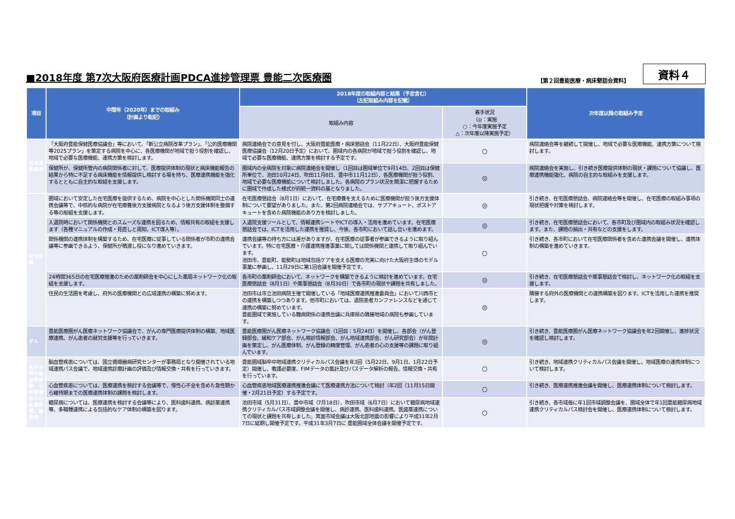■2018年度 第7次大阪府医療計画PDCA進捗管理票 豊能二次医療圏
【第２回豊能医療・病床懇話会資料】 資料４
| 項目 | 中間年（2020年）までの取組み （計画より転記） | 2018年度の取組内容と結果（予定含む） （左記取組み内容を記載） | | 次年度以降の取組み予定 |
| --- | --- | --- | --- | --- |
| | | 取組み内容 | 着手状況 （◎：実施 ○：今年度実施予定 △：次年度以降実施予定） | |
| 地域医療構想 | 「大阪府豊能保健医療協議会」等において、「新公立病院改革プラン」、「公的医療機関等2025プラン」を策定する病院を中心に、各医療機関が地域で担う役割を確認し、地域で必要な医療機能、連携方策を検討します。 | 病院連絡会での意見を付し、大阪府豊能医療・病床懇話会（11月22日）、大阪府豊能保健医療協議会（12月20日予定）において、圏域内の各病院が地域で担う役割を確認し、地域で必要な医療機能、連携方策を検討する予定です。 | ○ | 病院連絡会等を継続して開催し、地域で必要な医療機能、連携方策について検討します。 |
| | 保健所が、保健所管内の病院関係者に対して、医療提供体制の現状と病床機能報告の結果から特に不足する病床機能を情報提供し検討する場を持ち、医療連携機能を強化するとともに自主的な取組を支援します。 | 圏域内の全病院を対象に病院連絡会を開催し（1回目は圏域単位で9月14日、2回目は保健所単位で、池田10月24日、吹田11月8日、豊中市11月12日）、各医療機関が担う役割、地域で必要な医療機能について検討しました。各病院のプラン状況を簡潔に把握するために圏域で作成した様式が府統一資料の基となりました。 | ◎ | 病院連絡会を実施し、引き続き医療提供体制の現状・課題について協議し、医療連携機能強化、病院の自主的な取組みを支援します。 |
| 在宅医療 | 圏域において安定した在宅医療を提供するため、病院を中心とした関係機関同士の連携会議等で、中核的な病院が在宅療養後方支援病院となるよう後方支援体制を整備する等の取組を支援します。 | 在宅医療懇話会（8月1日）において、在宅療養を支えるために医療機関が担う後方支援体制について要望がありました。また、第2回病院連絡会では、サブアキュート、ポストアキュートを含めた病院機能のあり方を検討しました。 | ◎ | 引き続き、在宅医療懇話会、病院連絡会等を開催し、在宅医療の取組み事項の現状把握や対策を検討します。 |
| | 入退院時において関係機関とのスムーズな連携を図るため、情報共有の取組を支援します（各種マニュアルの作成・見直しと周知、ICT導入等）。 | 入退院支援ツールとして、情報連携シートやICTの導入・活用を進めています。在宅医療懇話会では、ICTを活用した連携を推奨し、今後、各市町において話し合いを進めます。 | ◎ | 引き続き、在宅医療懇話会において、各市町及び圏域内の取組み状況を確認します。また、課題の抽出・共有などの支援をします。 |
| | 関係機関の連携体制を構築するため、在宅医療に従事している関係者が市町の連携会議等に参画できるよう、保健所が橋渡し役になり進めていきます。 | 連携会議等の持ち方には差がありますが、在宅医療の従事者が参画できるように取り組んでいます。特に在宅医療・介護連携推進事業に関しては関係機関と連携して取り組んでいます。 池田市、豊能町、能勢町は地域包括ケアを支える医療の充実に向けた大阪府主導のモデル事業に参画し、11月29日に第1回会議を開催予定です。 | ○ | 引き続き、各市町において在宅医療関係者を含めた連携会議を開催し、連携体制の構築を進めていきます。 |
| | 24時間365日の在宅医療推進のための薬剤師会を中心にした薬局ネットワーク化の取組を支援します。 | 各市町の薬剤師会において、ネットワークを構築できるように検討を進めています。在宅医療懇話会（8月1日）や薬事懇話会（8月30日）で各市町の現状や課題を共有しました。 | ◎ | 引き続き、在宅医療懇話会や薬事懇話会で検討し、ネットワーク化の取組を支援します。 |
| | 住民の生活圏を考慮し、府外の医療機関との広域連携の構築に努めます。 | 池田市は市立池田病院主催で開催している「地域医療連携推進委員会」において川西市との連携を構築しつつあります。他市町においては、退院患者カンファレンスなどを通じて連携の構築に努めています。 豊能圏域で実施している難病関係の連携会議に兵庫県の隣接地域の病院も参画しています。 | ◎ | 隣接する府外の医療機関との連携構築を図ります。ICTを活用した連携を推奨します。 |
| がん | 豊能医療圏がん医療ネットワーク協議会で、がんの専門医療提供体制の構築、地域医療連携、がん患者の就労支援等を行っていきます。 | 豊能医療圏がん医療ネットワーク協議会（1回目：5月24日）を開催し、各部会（がん登録部会、緩和ケア部会、がん検診情報部会、がん地域連携部会、がん研究部会）が年間計画を策定し、がん医療体制、がん登録の精度管理、がん患者の心の支援等の課題に取り組んでいます。 | ◎ | 引き続き、豊能医療圏がん医療ネットワーク協議会を年2回開催し、進捗状況を確認し検討します。 |
| 脳卒中等の脳血管疾患、心筋梗塞等の心血管疾患、糖尿病 | 脳血管疾患については、国立循環器病研究センターが事務局となり開催されている地域連携パス会議で、地域連携診療計画の評価及び情報交換・共有を行っていきます。 | 豊能圏域脳卒中地域連携クリティカルパス会議を年3回（5月22日、9月1日、1月22日予定）開催し、看護必要度、FIMデータの集計及びパスデータ解析の報告、情報交換・共有を行っています。 | ○ | 引き続き、地域連携クリティカルパス会議を開催し、地域医療の連携体制について検討します。 |
| | 心血管疾患については、医療連携を検討する会議等で、慢性心不全を含めた急性期から維持期までの医療連携体制の課題を検討します。 | 心血管疾患地域医療連携推進会議にて医療連携方法について検討（年2回（11月15日開催・2月21日予定）する予定です。 | ○ | 引き続き、医療連携推進会議を開催し、医療連携体制について検討します。 |
| | 糖尿病については、医療連携を検討する会議等により、医科歯科連携、病診薬連携等、多職種連携による包括的なケア体制の構築を図ります。 | 池田市域（5月31日）、豊中市域（7月18日）、吹田市域（6月7日）において糖尿病地域連携クリティカルパス市域調整会議を開催し、病診連携、医科歯科連携、医歯薬連携についての現状と課題を共有しました。箕面市域会議は大阪北部地震の影響により平成31年2月7日に延期し開催予定です。平成31年3月7日に 豊能圏域全体会議を開催予定です。 | ○ | 引き続き、各市域毎に年1回市域調整会議を、圏域全体で年1回豊能糖尿病地域連携クリティカルパス検討会を開催し、医療連携体制について検討します。 |